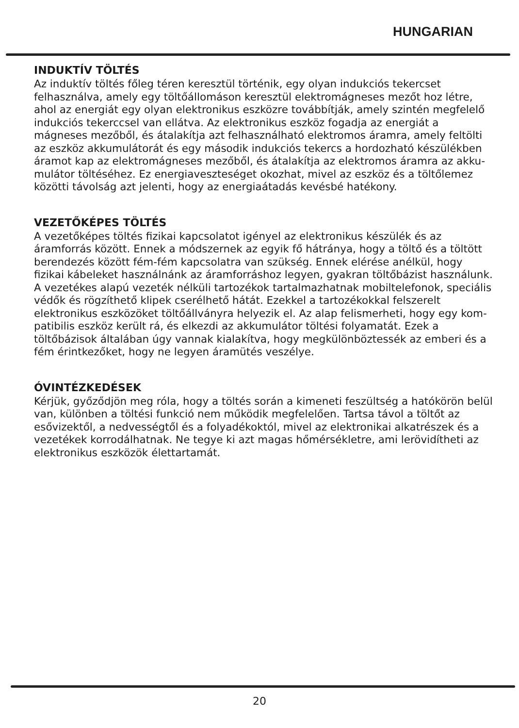HUNGARIAN
INDUKTÍV TÖLTÉS
Az induktív töltés főleg téren keresztül történik, egy olyan indukciós tekercset felhasználva, amely egy töltőállomáson keresztül elektromágneses mezőt hoz létre, ahol az energiát egy olyan elektronikus eszközre továbbít­ják, amely szintén megfelelő indukciós tekerccsel van ellátva. Az elektroni­kus eszköz fogadja az energiát a mágneses mezőből, és átalakítja azt felhasználható elektromos áramra, amely feltölti az eszköz akkumulátorát és egy második indukciós tekercs a hordozható készülékben áramot kap az elektromágneses mezőből, és átalakítja az elektromos áramra az akku­mulátor töltéséhez. Ez energiaveszteséget okozhat, mivel az eszköz és a töltőlemez közötti távolság azt jelenti, hogy az energiaátadás kevésbé hatékony.
VEZETŐKÉPES TÖLTÉS
A vezetőképes töltés fizikai kapcsolatot igényel az elektronikus készülék és az áramforrás között. Ennek a módszernek az egyik fő hátránya, hogy a töltő és a töltött berendezés között fém-fém kapcsolatra van szükség. Ennek elérése anélkül, hogy fizikai kábeleket használnánk az áramforráshoz legyen, gyakran töltőbázist használunk. A vezetékes alapú vezeték nélküli tartozékok tartalmazhatnak mobiltelefonok, speciális védők és rögzíthető klipek cserélhető hátát. Ezekkel a tartozékokkal felszerelt elektronikus eszközöket töltőállványra helyezik el. Az alap felismerheti, hogy egy kom­patibilis eszköz került rá, és elkezdi az akkumulátor töltési folyamatát. Ezek a töltőbázisok általában úgy vannak kialakítva, hogy megkülönböztessék az emberi és a fém érintkezőket, hogy ne legyen áramütés veszélye.
ÓVINTÉZKEDÉSEK
Kérjük, győződjön meg róla, hogy a töltés során a kimeneti feszültség a hatókörön belül van, különben a töltési funkció nem működik megfelelően. Tartsa távol a töltőt az esővizektől, a nedvességtől és a folyadékoktól, mivel az elektronikai alkatrészek és a vezetékek korrodálhatnak. Ne tegye ki azt magas hőmérsékletre, ami lerövidítheti az elektronikus eszközök élettar­tamát.
20